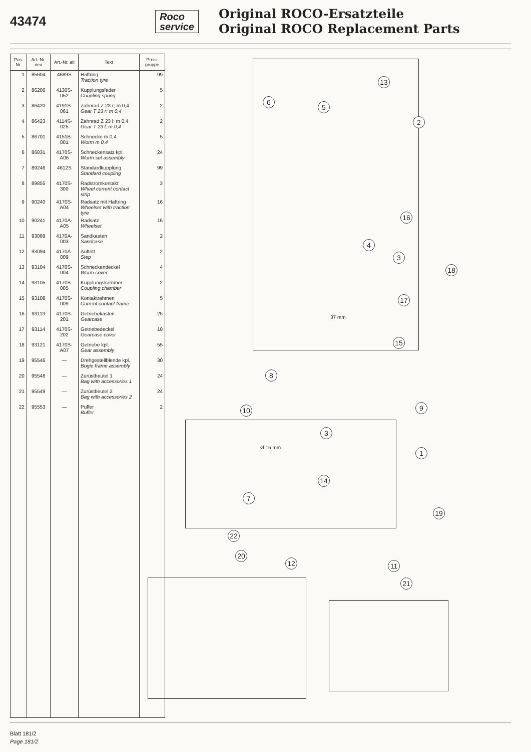43474
Roco
service
Original ROCO-Ersatzteile
Original ROCO Replacement Parts
| Pos. Nr. | Art.-Nr. neu | Art.-Nr. alt | Text | Preis-gruppe |
| --- | --- | --- | --- | --- |
| 1 | 85604 | 4689S | Haftring Traction tyre | 99 |
| 2 | 86206 | 4130S-052 | Kupplungsfeder Coupling spring | 5 |
| 3 | 86420 | 4191S-061 | Zahnrad Z 23 r; m 0,4 Gear T 23 r; m 0,4 | 2 |
| 4 | 86423 | 4114S-025 | Zahnrad Z 23 l; m 0,4 Gear T 23 l; m 0,4 | 2 |
| 5 | 86701 | 4151B-001 | Schnecke m 0,4 Worm m 0,4 | 5 |
| 6 | 86831 | 4170S-A06 | Schneckensatz kpl. Worm set assembly | 24 |
| 7 | 89246 | 4612S | Standardkupplung Standard coupling | 99 |
| 8 | 89855 | 4170S-300 | Radstromkontakt Wheel current contact strip | 3 |
| 9 | 90240 | 4170S-A04 | Radsatz mit Haftring Wheelset with traction tyre | 16 |
| 10 | 90241 | 4170A-A05 | Radsatz Wheelset | 16 |
| 11 | 93089 | 4170A-003 | Sandkasten Sandcase | 2 |
| 12 | 93094 | 4170A-009 | Auftritt Step | 2 |
| 13 | 93104 | 4170S-004 | Schneckendeckel Worm cover | 4 |
| 14 | 93105 | 4170S-005 | Kupplungskammer Coupling chamber | 2 |
| 15 | 93108 | 4170S-009 | Kontaktrahmen Current contact frame | 5 |
| 16 | 93113 | 4170S-201 | Getriebekasten Gearcase | 25 |
| 17 | 93114 | 4170S-202 | Getriebedeckel Gearcase cover | 10 |
| 18 | 93121 | 4170S-A07 | Getriebe kpl. Gear assembly | 55 |
| 19 | 95546 | — | Drehgestellblende kpl. Bogie frame assembly | 30 |
| 20 | 95548 | — | Zurüstbeutel 1 Bag with accessories 1 | 24 |
| 21 | 95549 | — | Zurüstbeutel 2 Bag with accessories 2 | 24 |
| 22 | 95553 | — | Puffer Buffer | 2 |
13
6
5
2
16
4
3
18
17
37 mm
15
8
10 9
3
Ø 15 mm 1
14
7
19
22
12 11
20
21
Blatt 181/2
Page 181/2